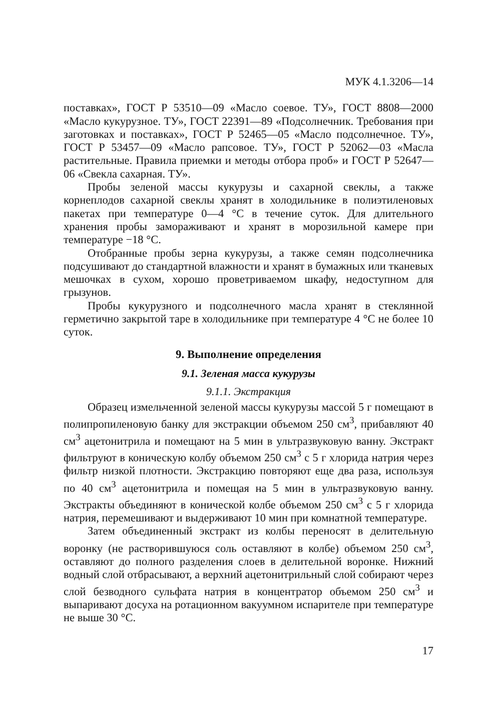МУК 4.1.3206—14
поставках», ГОСТ Р 53510—09 «Масло соевое. ТУ», ГОСТ 8808—2000 «Масло кукурузное. ТУ», ГОСТ 22391—89 «Подсолнечник. Требования при заготовках и поставках», ГОСТ Р 52465—05 «Масло подсолнечное. ТУ», ГОСТ Р 53457—09 «Масло рапсовое. ТУ», ГОСТ Р 52062—03 «Масла растительные. Правила приемки и методы отбора проб» и ГОСТ Р 52647—06 «Свекла сахарная. ТУ».
Пробы зеленой массы кукурузы и сахарной свеклы, а также корнеплодов сахарной свеклы хранят в холодильнике в полиэтиленовых пакетах при температуре 0—4 °С в течение суток. Для длительного хранения пробы замораживают и хранят в морозильной камере при температуре −18 °С.
Отобранные пробы зерна кукурузы, а также семян подсолнечника подсушивают до стандартной влажности и хранят в бумажных или тканевых мешочках в сухом, хорошо проветриваемом шкафу, недоступном для грызунов.
Пробы кукурузного и подсолнечного масла хранят в стеклянной герметично закрытой таре в холодильнике при температуре 4 °С не более 10 суток.
9. Выполнение определения
9.1. Зеленая масса кукурузы
9.1.1. Экстракция
Образец измельченной зеленой массы кукурузы массой 5 г помещают в полипропиленовую банку для экстракции объемом 250 см<sup>3</sup>, прибавляют 40 см<sup>3</sup> ацетонитрила и помещают на 5 мин в ультразвуковую ванну. Экстракт фильтруют в коническую колбу объемом 250 см<sup>3</sup> с 5 г хлорида натрия через фильтр низкой плотности. Экстракцию повторяют еще два раза, используя по 40 см<sup>3</sup> ацетонитрила и помещая на 5 мин в ультразвуковую ванну. Экстракты объединяют в конической колбе объемом 250 см<sup>3</sup> с 5 г хлорида натрия, перемешивают и выдерживают 10 мин при комнатной температуре.
Затем объединенный экстракт из колбы переносят в делительную воронку (не растворившуюся соль оставляют в колбе) объемом 250 см<sup>3</sup>, оставляют до полного разделения слоев в делительной воронке. Нижний водный слой отбрасывают, а верхний ацетонитрильный слой собирают через слой безводного сульфата натрия в концентратор объемом 250 см<sup>3</sup> и выпаривают досуха на ротационном вакуумном испарителе при температуре не выше 30 °С.
17